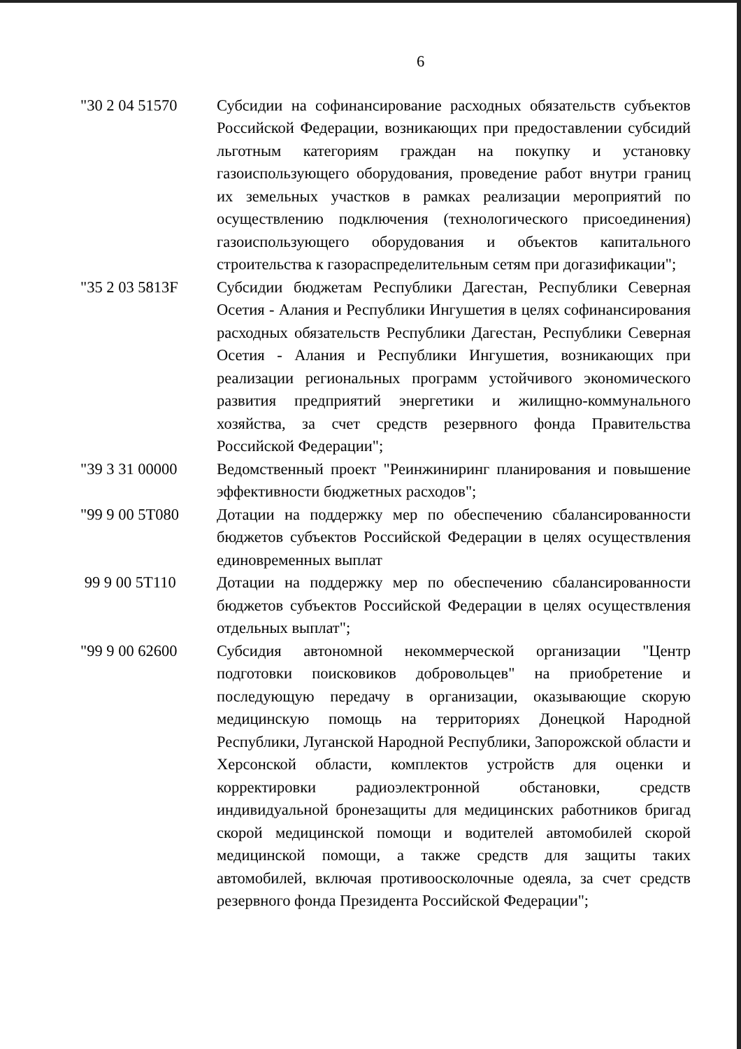6
"30 2 04 51570 Субсидии на софинансирование расходных обязательств субъектов Российской Федерации, возникающих при предоставлении субсидий льготным категориям граждан на покупку и установку газоиспользующего оборудования, проведение работ внутри границ их земельных участков в рамках реализации мероприятий по осуществлению подключения (технологического присоединения) газоиспользующего оборудования и объектов капитального строительства к газораспределительным сетям при догазификации";
"35 2 03 5813F Субсидии бюджетам Республики Дагестан, Республики Северная Осетия - Алания и Республики Ингушетия в целях софинансирования расходных обязательств Республики Дагестан, Республики Северная Осетия - Алания и Республики Ингушетия, возникающих при реализации региональных программ устойчивого экономического развития предприятий энергетики и жилищно-коммунального хозяйства, за счет средств резервного фонда Правительства Российской Федерации";
"39 3 31 00000 Ведомственный проект "Реинжиниринг планирования и повышение эффективности бюджетных расходов";
"99 9 00 5T080 Дотации на поддержку мер по обеспечению сбалансированности бюджетов субъектов Российской Федерации в целях осуществления единовременных выплат
99 9 00 5T110 Дотации на поддержку мер по обеспечению сбалансированности бюджетов субъектов Российской Федерации в целях осуществления отдельных выплат";
"99 9 00 62600 Субсидия автономной некоммерческой организации "Центр подготовки поисковиков добровольцев" на приобретение и последующую передачу в организации, оказывающие скорую медицинскую помощь на территориях Донецкой Народной Республики, Луганской Народной Республики, Запорожской области и Херсонской области, комплектов устройств для оценки и корректировки радиоэлектронной обстановки, средств индивидуальной бронезащиты для медицинских работников бригад скорой медицинской помощи и водителей автомобилей скорой медицинской помощи, а также средств для защиты таких автомобилей, включая противоосколочные одеяла, за счет средств резервного фонда Президента Российской Федерации";